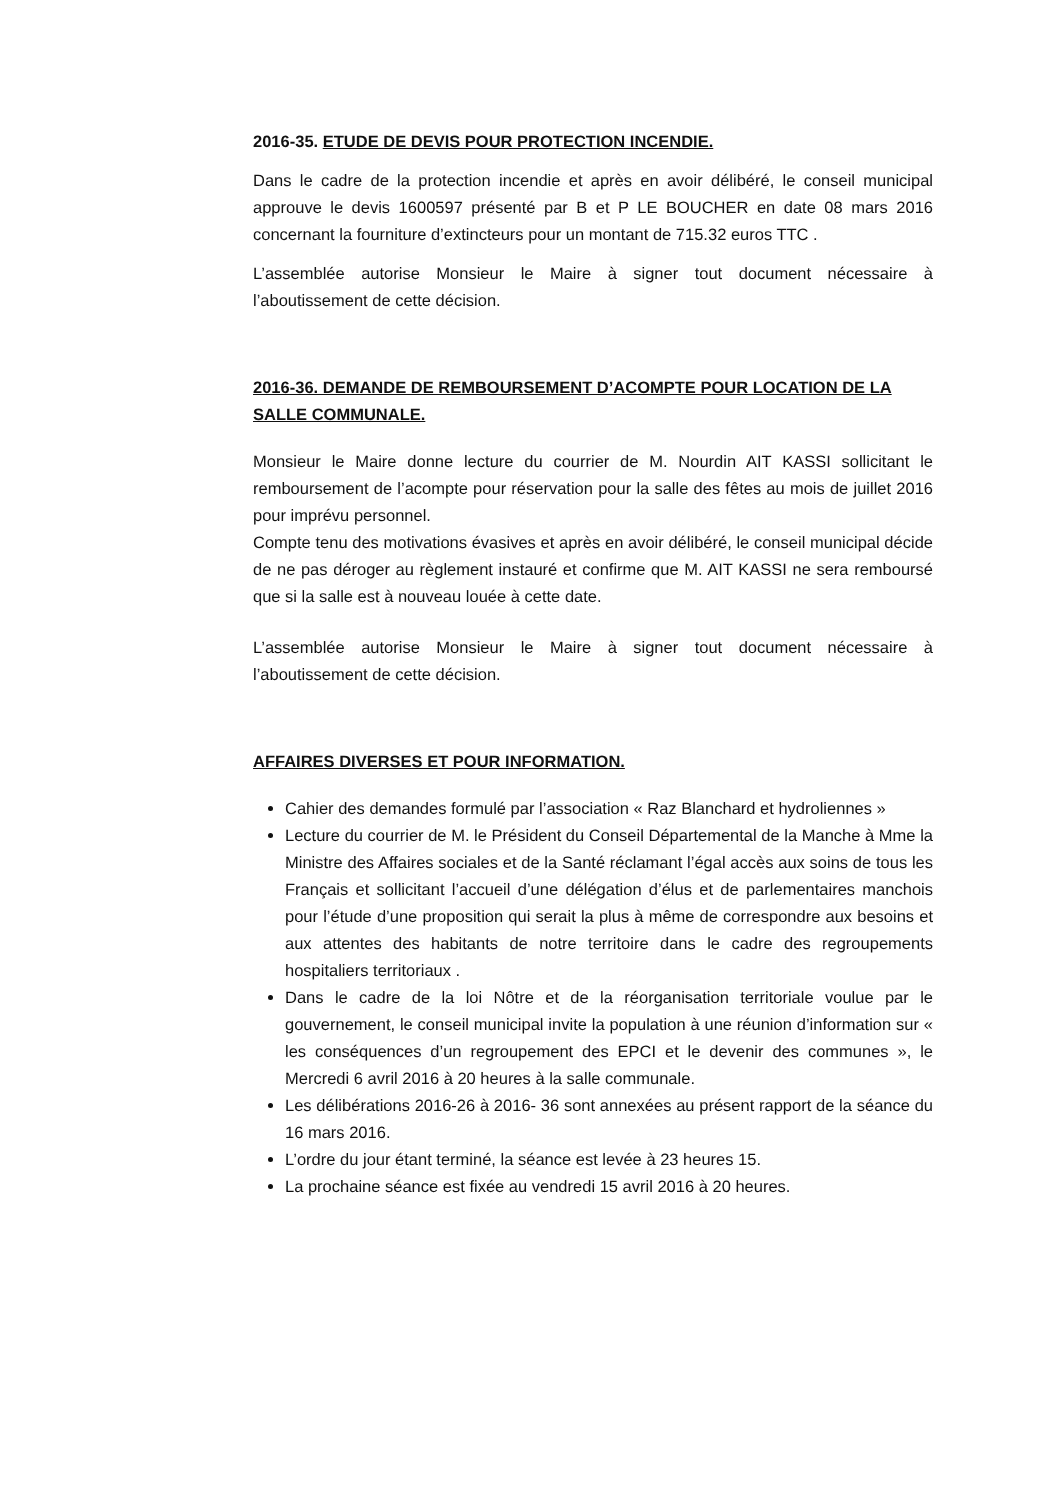2016-35. ETUDE DE DEVIS POUR PROTECTION INCENDIE.
Dans le cadre de la protection incendie et après en avoir délibéré, le conseil municipal approuve le devis 1600597 présenté par B et P LE BOUCHER en date 08 mars 2016 concernant la fourniture d’extincteurs pour un montant de 715.32 euros TTC .
L’assemblée autorise Monsieur le Maire à signer tout document nécessaire à l’aboutissement de cette décision.
2016-36. DEMANDE DE REMBOURSEMENT D’ACOMPTE POUR LOCATION DE LA SALLE COMMUNALE.
Monsieur le Maire donne lecture du courrier de M. Nourdin AIT KASSI sollicitant le remboursement de l’acompte pour réservation pour la salle des fêtes au mois de juillet 2016 pour imprévu personnel.
Compte tenu des motivations évasives et après en avoir délibéré, le conseil municipal décide de ne pas déroger au règlement instauré et confirme que M. AIT KASSI ne sera remboursé que si la salle est à nouveau louée à cette date.
L’assemblée autorise Monsieur le Maire à signer tout document nécessaire à l’aboutissement de cette décision.
AFFAIRES DIVERSES ET POUR INFORMATION.
Cahier des demandes formulé par l’association « Raz Blanchard et hydroliennes »
Lecture du courrier de M. le Président du Conseil Départemental de la Manche à Mme la Ministre des Affaires sociales et de la Santé réclamant l’égal accès aux soins de tous les Français et sollicitant l’accueil d’une délégation d’élus et de parlementaires manchois pour l’étude d’une proposition qui serait la plus à même de correspondre aux besoins et aux attentes des habitants de notre territoire dans le cadre des regroupements hospitaliers territoriaux .
Dans le cadre de la loi Nôtre et de la réorganisation territoriale voulue par le gouvernement, le conseil municipal invite la population à une réunion d’information sur « les conséquences d’un regroupement des EPCI et le devenir des communes », le Mercredi 6 avril 2016 à 20 heures à la salle communale.
Les délibérations 2016-26 à 2016- 36 sont annexées au présent rapport de la séance du 16 mars 2016.
L’ordre du jour étant terminé, la séance est levée à 23 heures 15.
La prochaine séance est fixée au vendredi 15 avril 2016 à 20 heures.